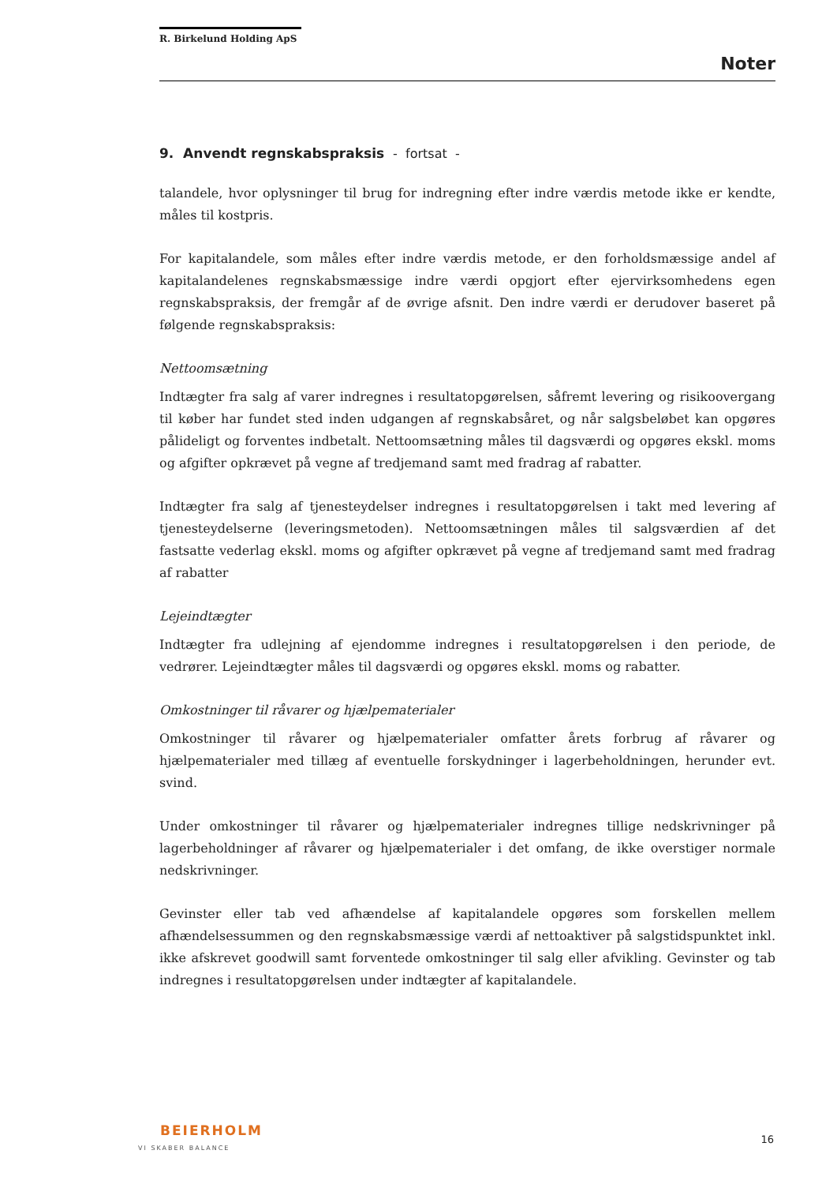R. Birkelund Holding ApS
Noter
9. Anvendt regnskabspraksis - fortsat -
talandele, hvor oplysninger til brug for indregning efter indre værdis metode ikke er kendte, måles til kostpris.
For kapitalandele, som måles efter indre værdis metode, er den forholdsmæssige andel af kapitalandelenes regnskabsmæssige indre værdi opgjort efter ejervirksomhedens egen regnskabspraksis, der fremgår af de øvrige afsnit. Den indre værdi er derudover baseret på følgende regnskabspraksis:
Nettoomsætning
Indtægter fra salg af varer indregnes i resultatopgørelsen, såfremt levering og risikoovergang til køber har fundet sted inden udgangen af regnskabsåret, og når salgsbeløbet kan opgøres pålideligt og forventes indbetalt. Nettoomsætning måles til dagsværdi og opgøres ekskl. moms og afgifter opkrævet på vegne af tredjemand samt med fradrag af rabatter.
Indtægter fra salg af tjenesteydelser indregnes i resultatopgørelsen i takt med levering af tjenesteydelserne (leveringsmetoden). Nettoomsætningen måles til salgsværdien af det fastsatte vederlag ekskl. moms og afgifter opkrævet på vegne af tredjemand samt med fradrag af rabatter
Lejeindtægter
Indtægter fra udlejning af ejendomme indregnes i resultatopgørelsen i den periode, de vedrører. Lejeindtægter måles til dagsværdi og opgøres ekskl. moms og rabatter.
Omkostninger til råvarer og hjælpematerialer
Omkostninger til råvarer og hjælpematerialer omfatter årets forbrug af råvarer og hjælpematerialer med tillæg af eventuelle forskydninger i lagerbeholdningen, herunder evt. svind.
Under omkostninger til råvarer og hjælpematerialer indregnes tillige nedskrivninger på lagerbeholdninger af råvarer og hjælpematerialer i det omfang, de ikke overstiger normale nedskrivninger.
Gevinster eller tab ved afhændelse af kapitalandele opgøres som forskellen mellem afhændelsessummen og den regnskabsmæssige værdi af nettoaktiver på salgstidspunktet inkl. ikke afskrevet goodwill samt forventede omkostninger til salg eller afvikling. Gevinster og tab indregnes i resultatopgørelsen under indtægter af kapitalandele.
BEIERHOLM
VI SKABER BALANCE
16